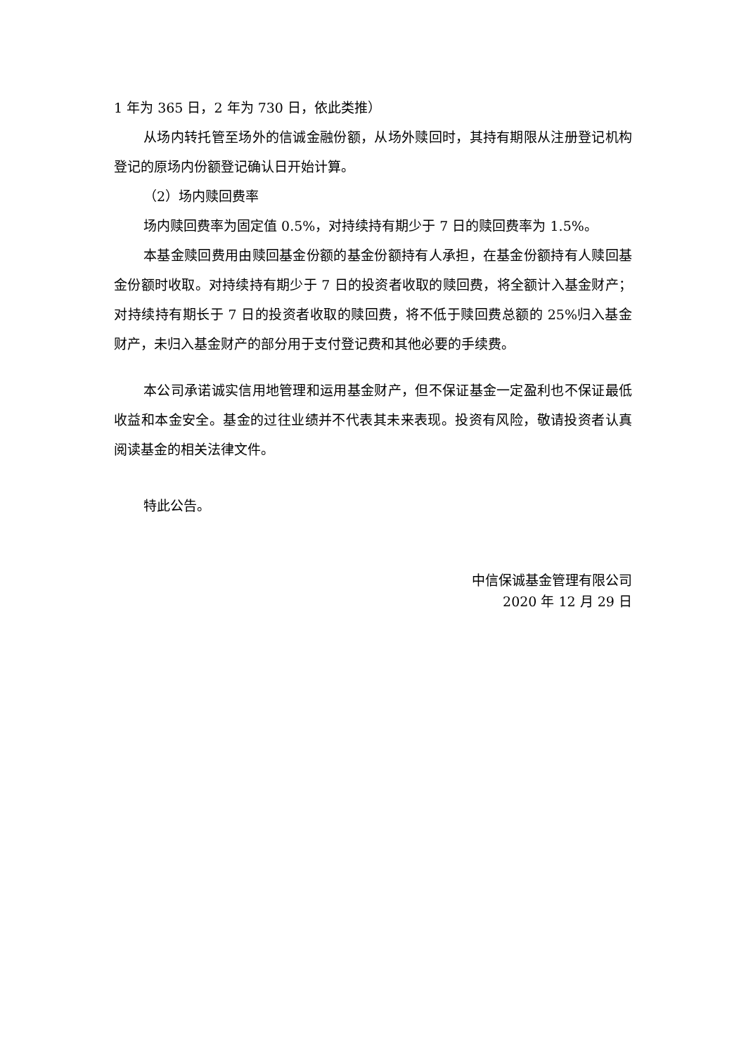1 年为 365 日，2 年为 730 日，依此类推）
从场内转托管至场外的信诚金融份额，从场外赎回时，其持有期限从注册登记机构登记的原场内份额登记确认日开始计算。
（2）场内赎回费率
场内赎回费率为固定值 0.5%，对持续持有期少于 7 日的赎回费率为 1.5%。
本基金赎回费用由赎回基金份额的基金份额持有人承担，在基金份额持有人赎回基金份额时收取。对持续持有期少于 7 日的投资者收取的赎回费，将全额计入基金财产；对持续持有期长于 7 日的投资者收取的赎回费，将不低于赎回费总额的 25%归入基金财产，未归入基金财产的部分用于支付登记费和其他必要的手续费。
本公司承诺诚实信用地管理和运用基金财产，但不保证基金一定盈利也不保证最低收益和本金安全。基金的过往业绩并不代表其未来表现。投资有风险，敬请投资者认真阅读基金的相关法律文件。
特此公告。
中信保诚基金管理有限公司
2020 年 12 月 29 日